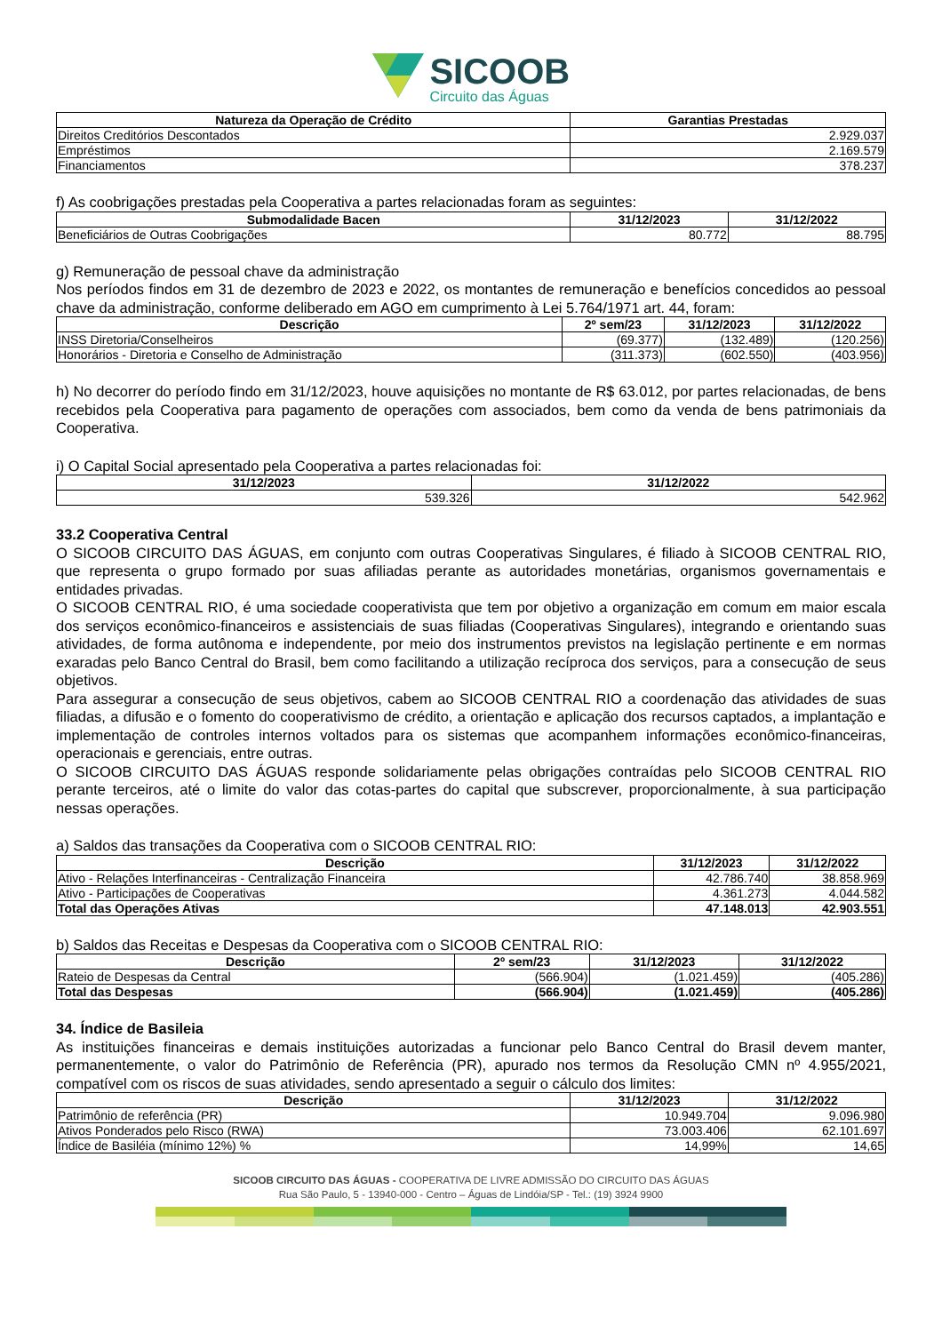SICOOB
Circuito das Águas
| Natureza da Operação de Crédito | Garantias Prestadas |
| --- | --- |
| Direitos Creditórios Descontados | 2.929.037 |
| Empréstimos | 2.169.579 |
| Financiamentos | 378.237 |
f) As coobrigações prestadas pela Cooperativa a partes relacionadas foram as seguintes:
| Submodalidade Bacen | 31/12/2023 | 31/12/2022 |
| --- | --- | --- |
| Beneficiários de Outras Coobrigações | 80.772 | 88.795 |
g) Remuneração de pessoal chave da administração
Nos períodos findos em 31 de dezembro de 2023 e 2022, os montantes de remuneração e benefícios concedidos ao pessoal chave da administração, conforme deliberado em AGO em cumprimento à Lei 5.764/1971 art. 44, foram:
| Descrição | 2º sem/23 | 31/12/2023 | 31/12/2022 |
| --- | --- | --- | --- |
| INSS Diretoria/Conselheiros | (69.377) | (132.489) | (120.256) |
| Honorários - Diretoria e Conselho de Administração | (311.373) | (602.550) | (403.956) |
h) No decorrer do período findo em 31/12/2023, houve aquisições no montante de R$ 63.012, por partes relacionadas, de bens recebidos pela Cooperativa para pagamento de operações com associados, bem como da venda de bens patrimoniais da Cooperativa.
i) O Capital Social apresentado pela Cooperativa a partes relacionadas foi:
| 31/12/2023 | 31/12/2022 |
| --- | --- |
| 539.326 | 542.962 |
33.2 Cooperativa Central
O SICOOB CIRCUITO DAS ÁGUAS, em conjunto com outras Cooperativas Singulares, é filiado à SICOOB CENTRAL RIO, que representa o grupo formado por suas afiliadas perante as autoridades monetárias, organismos governamentais e entidades privadas.
O SICOOB CENTRAL RIO, é uma sociedade cooperativista que tem por objetivo a organização em comum em maior escala dos serviços econômico-financeiros e assistenciais de suas filiadas (Cooperativas Singulares), integrando e orientando suas atividades, de forma autônoma e independente, por meio dos instrumentos previstos na legislação pertinente e em normas exaradas pelo Banco Central do Brasil, bem como facilitando a utilização recíproca dos serviços, para a consecução de seus objetivos.
Para assegurar a consecução de seus objetivos, cabem ao SICOOB CENTRAL RIO a coordenação das atividades de suas filiadas, a difusão e o fomento do cooperativismo de crédito, a orientação e aplicação dos recursos captados, a implantação e implementação de controles internos voltados para os sistemas que acompanhem informações econômico-financeiras, operacionais e gerenciais, entre outras.
O SICOOB CIRCUITO DAS ÁGUAS responde solidariamente pelas obrigações contraídas pelo SICOOB CENTRAL RIO perante terceiros, até o limite do valor das cotas-partes do capital que subscrever, proporcionalmente, à sua participação nessas operações.
a) Saldos das transações da Cooperativa com o SICOOB CENTRAL RIO:
| Descrição | 31/12/2023 | 31/12/2022 |
| --- | --- | --- |
| Ativo - Relações Interfinanceiras - Centralização Financeira | 42.786.740 | 38.858.969 |
| Ativo - Participações de Cooperativas | 4.361.273 | 4.044.582 |
| Total das Operações Ativas | 47.148.013 | 42.903.551 |
b) Saldos das Receitas e Despesas da Cooperativa com o SICOOB CENTRAL RIO:
| Descrição | 2º sem/23 | 31/12/2023 | 31/12/2022 |
| --- | --- | --- | --- |
| Rateio de Despesas da Central | (566.904) | (1.021.459) | (405.286) |
| Total das Despesas | (566.904) | (1.021.459) | (405.286) |
34. Índice de Basileia
As instituições financeiras e demais instituições autorizadas a funcionar pelo Banco Central do Brasil devem manter, permanentemente, o valor do Patrimônio de Referência (PR), apurado nos termos da Resolução CMN nº 4.955/2021, compatível com os riscos de suas atividades, sendo apresentado a seguir o cálculo dos limites:
| Descrição | 31/12/2023 | 31/12/2022 |
| --- | --- | --- |
| Patrimônio de referência (PR) | 10.949.704 | 9.096.980 |
| Ativos Ponderados pelo Risco (RWA) | 73.003.406 | 62.101.697 |
| Índice de Basiléia (mínimo 12%) % | 14,99% | 14,65 |
SICOOB CIRCUITO DAS ÁGUAS - COOPERATIVA DE LIVRE ADMISSÃO DO CIRCUITO DAS ÁGUAS
Rua São Paulo, 5 - 13940-000 - Centro – Águas de Lindóia/SP - Tel.: (19) 3924 9900